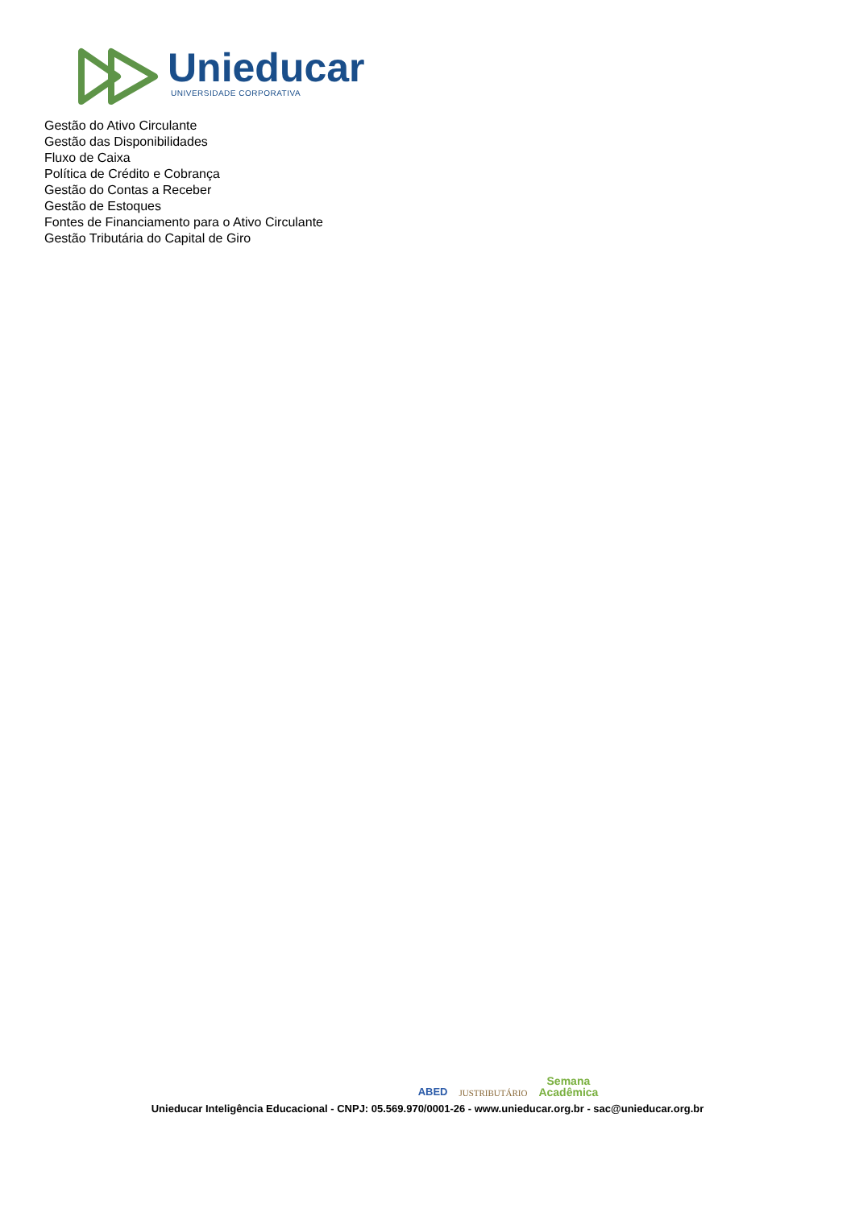Unieducar
UNIVERSIDADE CORPORATIVA
Gestão do Ativo Circulante
Gestão das Disponibilidades
Fluxo de Caixa
Política de Crédito e Cobrança
Gestão do Contas a Receber
Gestão de Estoques
Fontes de Financiamento para o Ativo Circulante
Gestão Tributária do Capital de Giro
ABED JUSTRIBUTÁRIO Semana
Acadêmica
Unieducar Inteligência Educacional - CNPJ: 05.569.970/0001-26 - www.unieducar.org.br - sac@unieducar.org.br